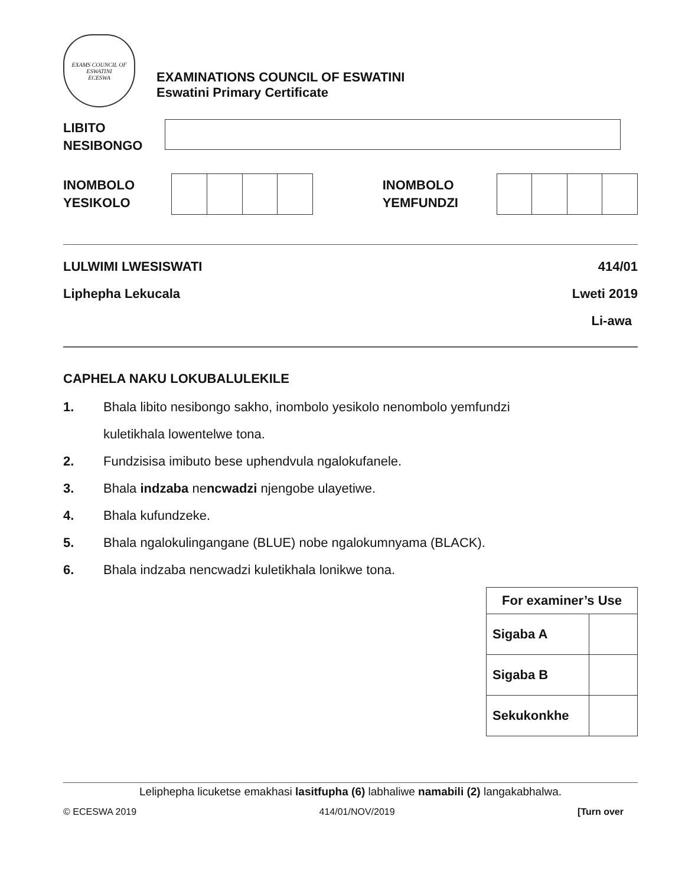EXAMS COUNCIL OF ESWATINI
ECESWA
EXAMINATIONS COUNCIL OF ESWATINI
Eswatini Primary Certificate
LIBITO
NESIBONGO
INOMBOLO
YESIKOLO
INOMBOLO
YEMFUNDZI
LULWIMI LWESISWATI 414/01
Liphepha Lekucala Lweti 2019
Li-awa
CAPHELA NAKU LOKUBALULEKILE
1. Bhala libito nesibongo sakho, inombolo yesikolo nenombolo yemfundzi
kuletikhala lowentelwe tona.
2. Fundzisisa imibuto bese uphendvula ngalokufanele.
3. Bhala indzaba nencwadzi njengobe ulayetiwe.
4. Bhala kufundzeke.
5. Bhala ngalokulingangane (BLUE) nobe ngalokumnyama (BLACK).
6. Bhala indzaba nencwadzi kuletikhala lonikwe tona.
| For examiner’s Use | |
| --- | --- |
| Sigaba A | |
| Sigaba B | |
| Sekukonkhe | |
Leliphepha licuketse emakhasi lasitfupha (6) labhaliwe namabili (2) langakabhalwa.
© ECESWA 2019 414/01/NOV/2019 [Turn over